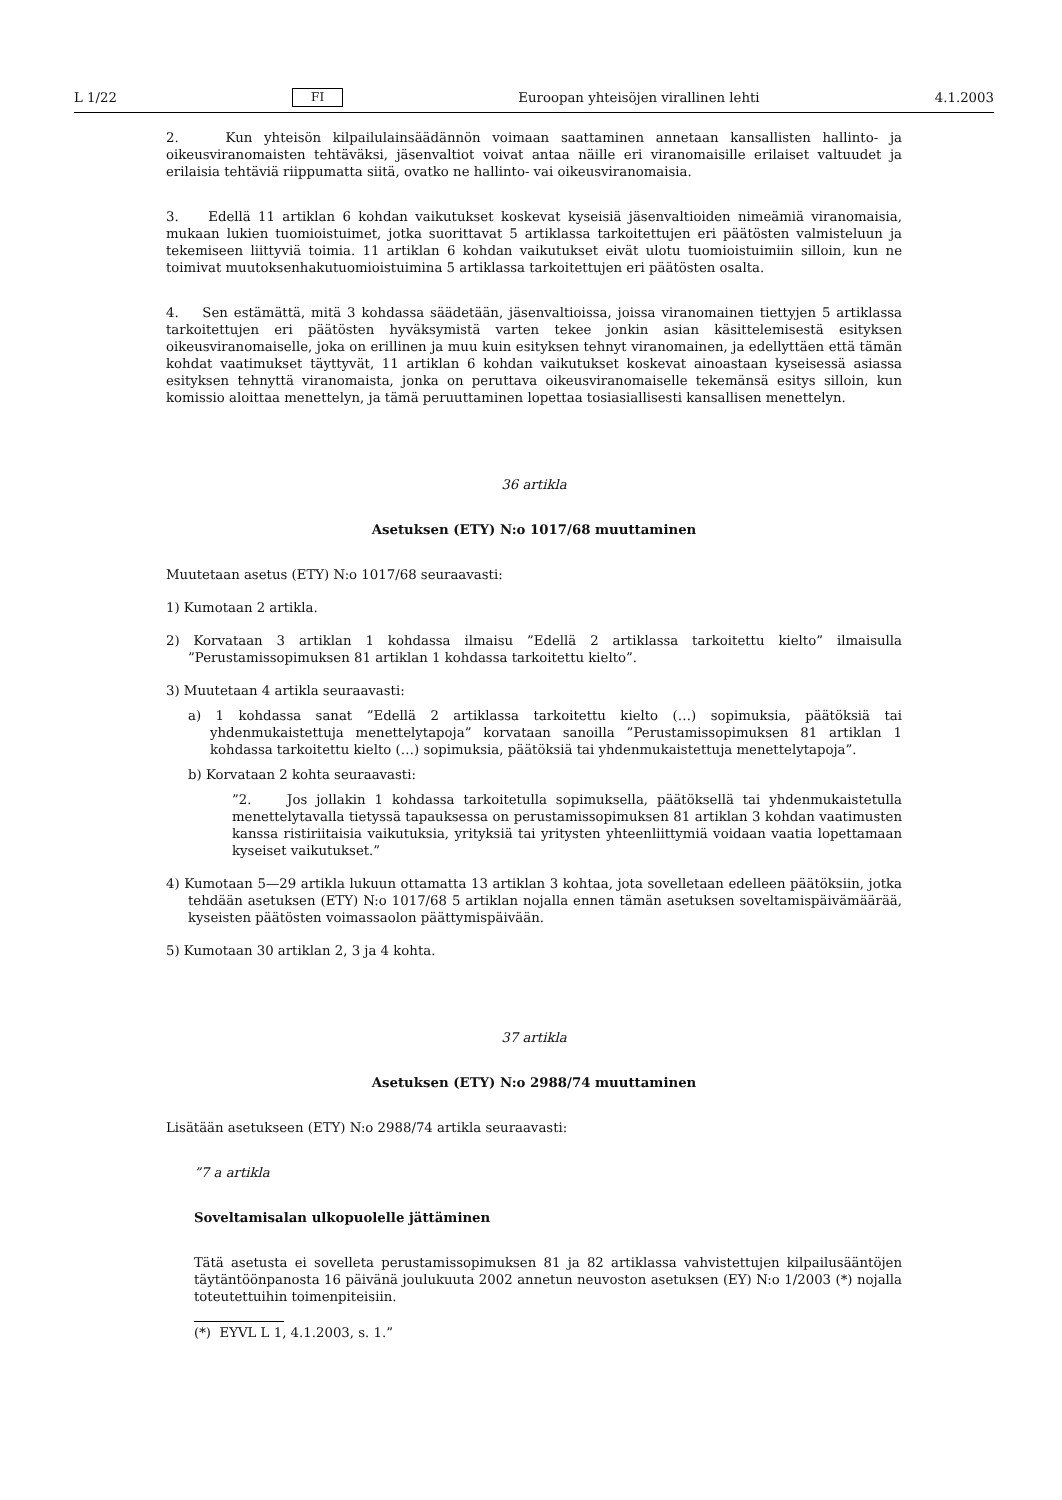L 1/22 FI Euroopan yhteisöjen virallinen lehti 4.1.2003
2. Kun yhteisön kilpailulainsäädännön voimaan saattaminen annetaan kansallisten hallinto- ja oikeusviranomaisten tehtäväksi, jäsenvaltiot voivat antaa näille eri viranomaisille erilaiset valtuudet ja erilaisia tehtäviä riippumatta siitä, ovatko ne hallinto- vai oikeusviranomaisia.
3. Edellä 11 artiklan 6 kohdan vaikutukset koskevat kyseisiä jäsenvaltioiden nimeämiä viranomaisia, mukaan lukien tuomioistuimet, jotka suorittavat 5 artiklassa tarkoitettujen eri päätösten valmisteluun ja tekemiseen liittyviä toimia. 11 artiklan 6 kohdan vaikutukset eivät ulotu tuomioistuimiin silloin, kun ne toimivat muutoksenhakutuomioistuimina 5 artiklassa tarkoitettujen eri päätösten osalta.
4. Sen estämättä, mitä 3 kohdassa säädetään, jäsenvaltioissa, joissa viranomainen tiettyjen 5 artiklassa tarkoitettujen eri päätösten hyväksymistä varten tekee jonkin asian käsittelemisestä esityksen oikeusviranomaiselle, joka on erillinen ja muu kuin esityksen tehnyt viranomainen, ja edellyttäen että tämän kohdat vaatimukset täyttyvät, 11 artiklan 6 kohdan vaikutukset koskevat ainoastaan kyseisessä asiassa esityksen tehnyttä viranomaista, jonka on peruttava oikeusviranomaiselle tekemänsä esitys silloin, kun komissio aloittaa menettelyn, ja tämä peruuttaminen lopettaa tosiasiallisesti kansallisen menettelyn.
36 artikla
Asetuksen (ETY) N:o 1017/68 muuttaminen
Muutetaan asetus (ETY) N:o 1017/68 seuraavasti:
1) Kumotaan 2 artikla.
2) Korvataan 3 artiklan 1 kohdassa ilmaisu ”Edellä 2 artiklassa tarkoitettu kielto” ilmaisulla ”Perustamissopimuksen 81 artiklan 1 kohdassa tarkoitettu kielto”.
3) Muutetaan 4 artikla seuraavasti:
a) 1 kohdassa sanat ”Edellä 2 artiklassa tarkoitettu kielto (…) sopimuksia, päätöksiä tai yhdenmukaistettuja menettelytapoja” korvataan sanoilla ”Perustamissopimuksen 81 artiklan 1 kohdassa tarkoitettu kielto (…) sopimuksia, päätöksiä tai yhdenmukaistettuja menettelytapoja”.
b) Korvataan 2 kohta seuraavasti:
”2. Jos jollakin 1 kohdassa tarkoitetulla sopimuksella, päätöksellä tai yhdenmukaistetulla menettelytavalla tietyssä tapauksessa on perustamissopimuksen 81 artiklan 3 kohdan vaatimusten kanssa ristiriitaisia vaikutuksia, yrityksiä tai yritysten yhteenliittymiä voidaan vaatia lopettamaan kyseiset vaikutukset.”
4) Kumotaan 5—29 artikla lukuun ottamatta 13 artiklan 3 kohtaa, jota sovelletaan edelleen päätöksiin, jotka tehdään asetuksen (ETY) N:o 1017/68 5 artiklan nojalla ennen tämän asetuksen soveltamispäivämäärää, kyseisten päätösten voimassaolon päättymispäivään.
5) Kumotaan 30 artiklan 2, 3 ja 4 kohta.
37 artikla
Asetuksen (ETY) N:o 2988/74 muuttaminen
Lisätään asetukseen (ETY) N:o 2988/74 artikla seuraavasti:
”7 a artikla
Soveltamisalan ulkopuolelle jättäminen
Tätä asetusta ei sovelleta perustamissopimuksen 81 ja 82 artiklassa vahvistettujen kilpailusääntöjen täytäntöönpanosta 16 päivänä joulukuuta 2002 annetun neuvoston asetuksen (EY) N:o 1/2003 (*) nojalla toteutettuihin toimenpiteisiin.
(*) EYVL L 1, 4.1.2003, s. 1.”